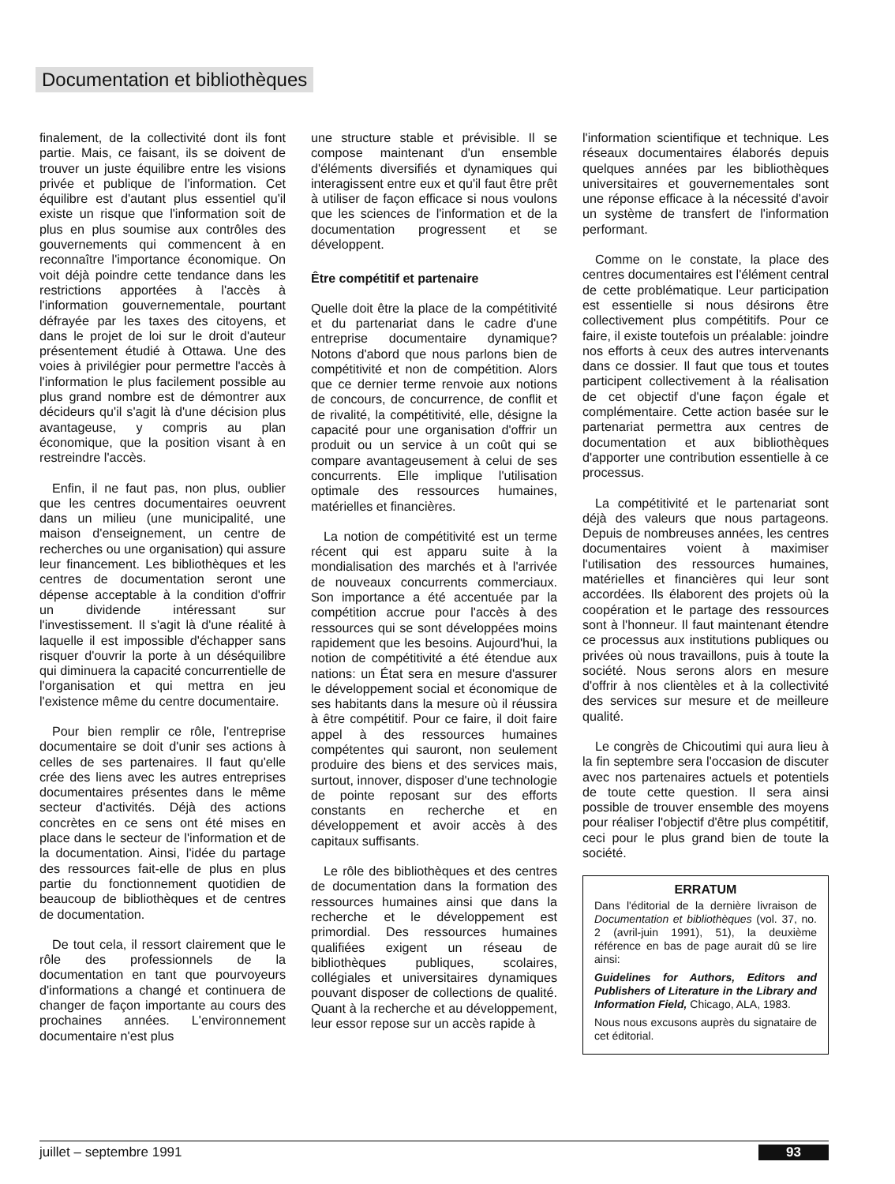Documentation et bibliothèques
finalement, de la collectivité dont ils font partie. Mais, ce faisant, ils se doivent de trouver un juste équilibre entre les visions privée et publique de l'information. Cet équilibre est d'autant plus essentiel qu'il existe un risque que l'information soit de plus en plus soumise aux contrôles des gouvernements qui commencent à en reconnaître l'importance économique. On voit déjà poindre cette tendance dans les restrictions apportées à l'accès à l'information gouvernementale, pourtant défrayée par les taxes des citoyens, et dans le projet de loi sur le droit d'auteur présentement étudié à Ottawa. Une des voies à privilégier pour permettre l'accès à l'information le plus facilement possible au plus grand nombre est de démontrer aux décideurs qu'il s'agit là d'une décision plus avantageuse, y compris au plan économique, que la position visant à en restreindre l'accès.
Enfin, il ne faut pas, non plus, oublier que les centres documentaires oeuvrent dans un milieu (une municipalité, une maison d'enseignement, un centre de recherches ou une organisation) qui assure leur financement. Les bibliothèques et les centres de documentation seront une dépense acceptable à la condition d'offrir un dividende intéressant sur l'investissement. Il s'agit là d'une réalité à laquelle il est impossible d'échapper sans risquer d'ouvrir la porte à un déséquilibre qui diminuera la capacité concurrentielle de l'organisation et qui mettra en jeu l'existence même du centre documentaire.
Pour bien remplir ce rôle, l'entreprise documentaire se doit d'unir ses actions à celles de ses partenaires. Il faut qu'elle crée des liens avec les autres entreprises documentaires présentes dans le même secteur d'activités. Déjà des actions concrètes en ce sens ont été mises en place dans le secteur de l'information et de la documentation. Ainsi, l'idée du partage des ressources fait-elle de plus en plus partie du fonctionnement quotidien de beaucoup de bibliothèques et de centres de documentation.
De tout cela, il ressort clairement que le rôle des professionnels de la documentation en tant que pourvoyeurs d'informations a changé et continuera de changer de façon importante au cours des prochaines années. L'environnement documentaire n'est plus
une structure stable et prévisible. Il se compose maintenant d'un ensemble d'éléments diversifiés et dynamiques qui interagissent entre eux et qu'il faut être prêt à utiliser de façon efficace si nous voulons que les sciences de l'information et de la documentation progressent et se développent.
Être compétitif et partenaire
Quelle doit être la place de la compétitivité et du partenariat dans le cadre d'une entreprise documentaire dynamique? Notons d'abord que nous parlons bien de compétitivité et non de compétition. Alors que ce dernier terme renvoie aux notions de concours, de concurrence, de conflit et de rivalité, la compétitivité, elle, désigne la capacité pour une organisation d'offrir un produit ou un service à un coût qui se compare avantageusement à celui de ses concurrents. Elle implique l'utilisation optimale des ressources humaines, matérielles et financières.
La notion de compétitivité est un terme récent qui est apparu suite à la mondialisation des marchés et à l'arrivée de nouveaux concurrents commerciaux. Son importance a été accentuée par la compétition accrue pour l'accès à des ressources qui se sont développées moins rapidement que les besoins. Aujourd'hui, la notion de compétitivité a été étendue aux nations: un État sera en mesure d'assurer le développement social et économique de ses habitants dans la mesure où il réussira à être compétitif. Pour ce faire, il doit faire appel à des ressources humaines compétentes qui sauront, non seulement produire des biens et des services mais, surtout, innover, disposer d'une technologie de pointe reposant sur des efforts constants en recherche et en développement et avoir accès à des capitaux suffisants.
Le rôle des bibliothèques et des centres de documentation dans la formation des ressources humaines ainsi que dans la recherche et le développement est primordial. Des ressources humaines qualifiées exigent un réseau de bibliothèques publiques, scolaires, collégiales et universitaires dynamiques pouvant disposer de collections de qualité. Quant à la recherche et au développement, leur essor repose sur un accès rapide à
l'information scientifique et technique. Les réseaux documentaires élaborés depuis quelques années par les bibliothèques universitaires et gouvernementales sont une réponse efficace à la nécessité d'avoir un système de transfert de l'information performant.
Comme on le constate, la place des centres documentaires est l'élément central de cette problématique. Leur participation est essentielle si nous désirons être collectivement plus compétitifs. Pour ce faire, il existe toutefois un préalable: joindre nos efforts à ceux des autres intervenants dans ce dossier. Il faut que tous et toutes participent collectivement à la réalisation de cet objectif d'une façon égale et complémentaire. Cette action basée sur le partenariat permettra aux centres de documentation et aux bibliothèques d'apporter une contribution essentielle à ce processus.
La compétitivité et le partenariat sont déjà des valeurs que nous partageons. Depuis de nombreuses années, les centres documentaires voient à maximiser l'utilisation des ressources humaines, matérielles et financières qui leur sont accordées. Ils élaborent des projets où la coopération et le partage des ressources sont à l'honneur. Il faut maintenant étendre ce processus aux institutions publiques ou privées où nous travaillons, puis à toute la société. Nous serons alors en mesure d'offrir à nos clientèles et à la collectivité des services sur mesure et de meilleure qualité.
Le congrès de Chicoutimi qui aura lieu à la fin septembre sera l'occasion de discuter avec nos partenaires actuels et potentiels de toute cette question. Il sera ainsi possible de trouver ensemble des moyens pour réaliser l'objectif d'être plus compétitif, ceci pour le plus grand bien de toute la société.
ERRATUM
Dans l'éditorial de la dernière livraison de Documentation et bibliothèques (vol. 37, no. 2 (avril-juin 1991), 51), la deuxième référence en bas de page aurait dû se lire ainsi:
Guidelines for Authors, Editors and Publishers of Literature in the Library and Information Field, Chicago, ALA, 1983.
Nous nous excusons auprès du signataire de cet éditorial.
juillet – septembre 1991 93